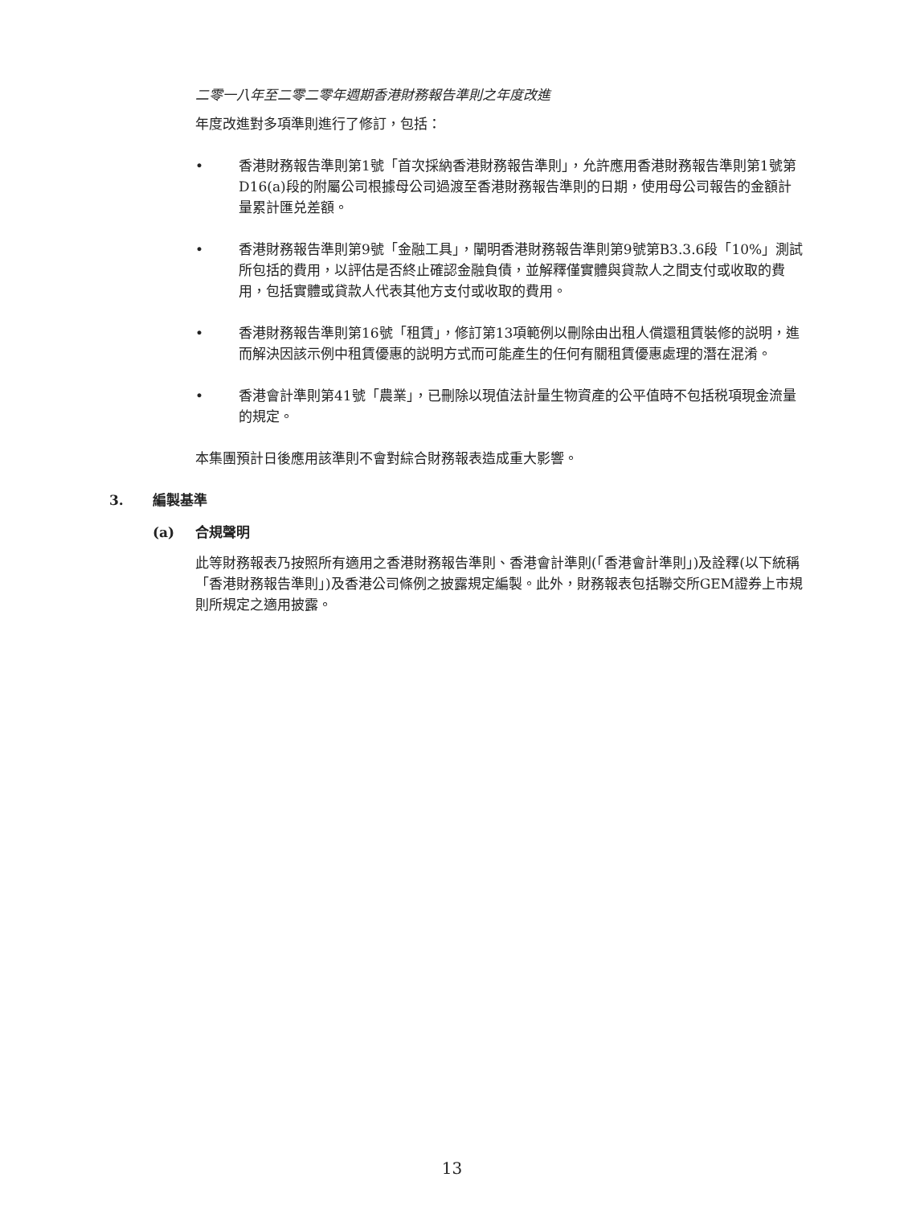二零一八年至二零二零年週期香港財務報告準則之年度改進
年度改進對多項準則進行了修訂，包括：
• 香港財務報告準則第1號「首次採納香港財務報告準則」，允許應用香港財務報告準則第1號第D16(a)段的附屬公司根據母公司過渡至香港財務報告準則的日期，使用母公司報告的金額計量累計匯兑差額。
• 香港財務報告準則第9號「金融工具」，闡明香港財務報告準則第9號第B3.3.6段「10%」測試所包括的費用，以評估是否終止確認金融負債，並解釋僅實體與貸款人之間支付或收取的費用，包括實體或貸款人代表其他方支付或收取的費用。
• 香港財務報告準則第16號「租賃」，修訂第13項範例以刪除由出租人償還租賃裝修的説明，進而解決因該示例中租賃優惠的説明方式而可能產生的任何有關租賃優惠處理的潛在混淆。
• 香港會計準則第41號「農業」，已刪除以現值法計量生物資產的公平值時不包括税項現金流量的規定。
本集團預計日後應用該準則不會對綜合財務報表造成重大影響。
3. 編製基準
(a) 合規聲明
此等財務報表乃按照所有適用之香港財務報告準則、香港會計準則(「香港會計準則」)及詮釋(以下統稱「香港財務報告準則」)及香港公司條例之披露規定編製。此外，財務報表包括聯交所GEM證券上市規則所規定之適用披露。
13